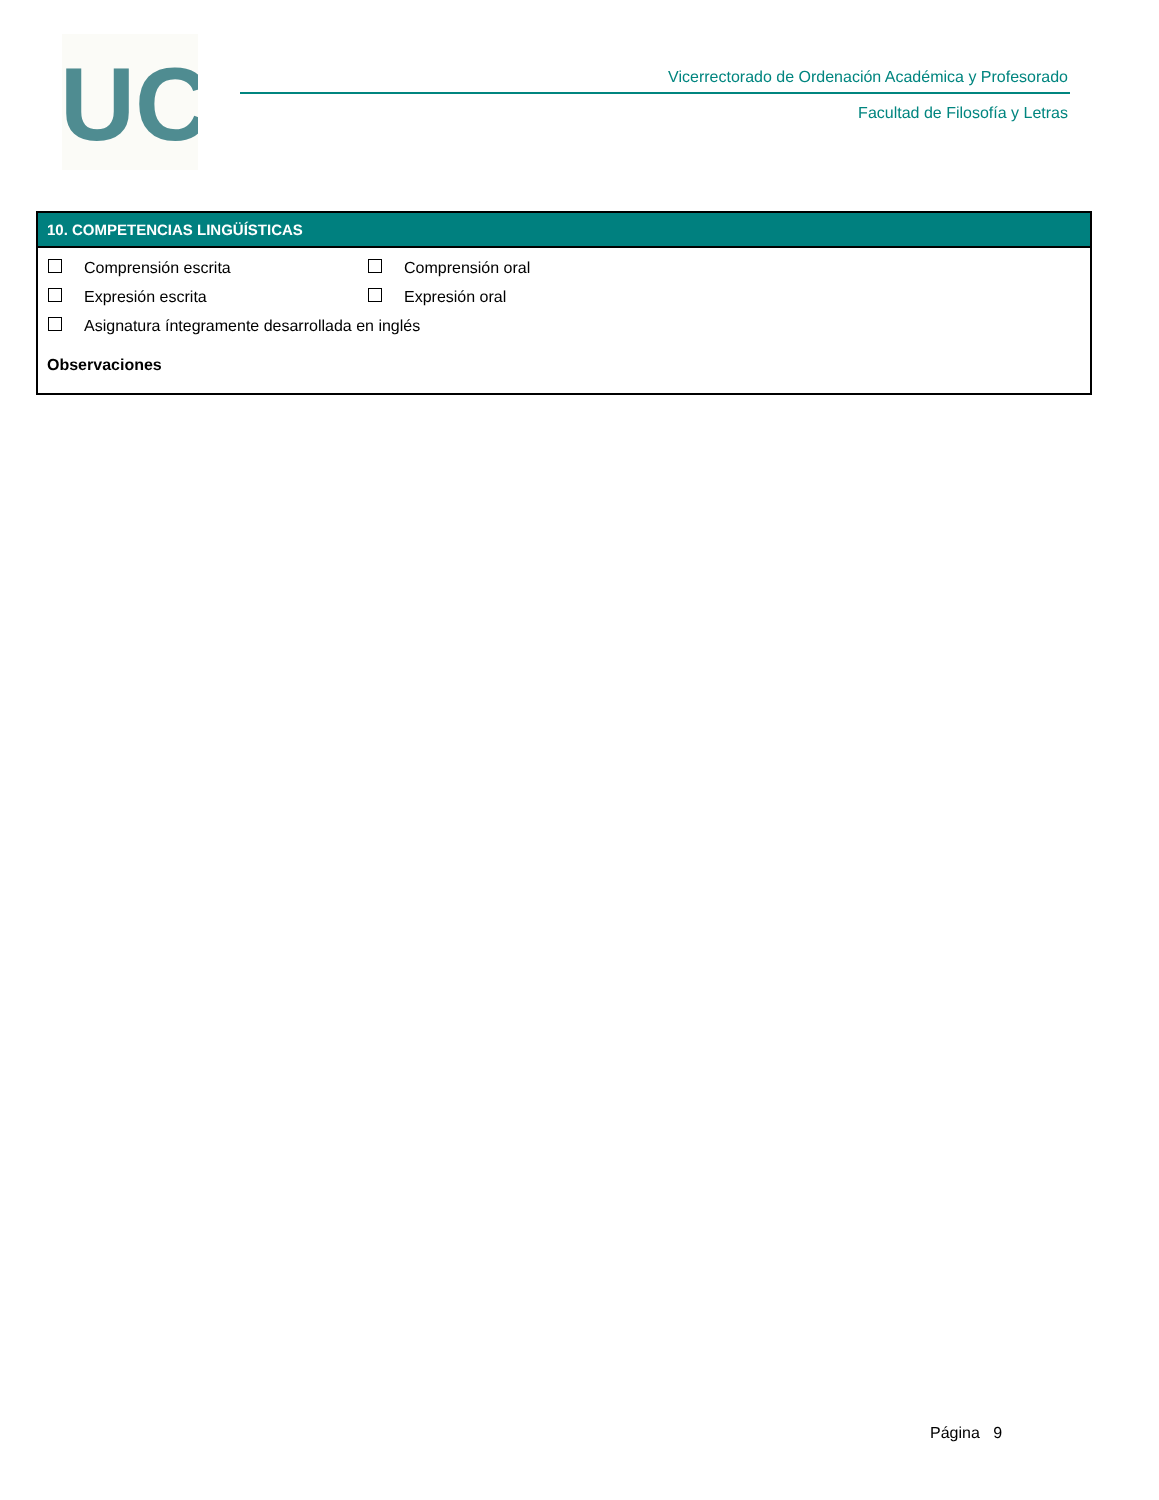UC
Vicerrectorado de Ordenación Académica y Profesorado
Facultad de Filosofía y Letras
10. COMPETENCIAS LINGÜÍSTICAS
Comprensión escrita Comprensión oral
Expresión escrita Expresión oral
Asignatura íntegramente desarrollada en inglés
Observaciones
Página 9